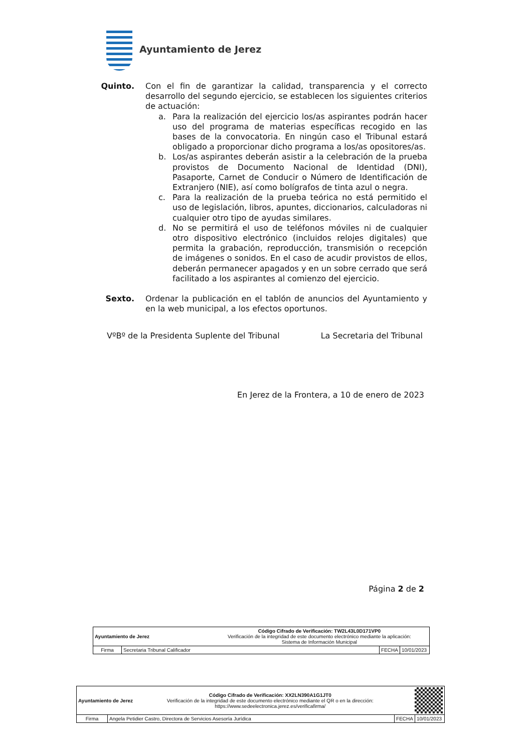Ayuntamiento de Jerez
Quinto. Con el fin de garantizar la calidad, transparencia y el correcto desarrollo del segundo ejercicio, se establecen los siguientes criterios de actuación:
a. Para la realización del ejercicio los/as aspirantes podrán hacer uso del programa de materias específicas recogido en las bases de la convocatoria. En ningún caso el Tribunal estará obligado a proporcionar dicho programa a los/as opositores/as.
b. Los/as aspirantes deberán asistir a la celebración de la prueba provistos de Documento Nacional de Identidad (DNI), Pasaporte, Carnet de Conducir o Número de Identificación de Extranjero (NIE), así como bolígrafos de tinta azul o negra.
c. Para la realización de la prueba teórica no está permitido el uso de legislación, libros, apuntes, diccionarios, calculadoras ni cualquier otro tipo de ayudas similares.
d. No se permitirá el uso de teléfonos móviles ni de cualquier otro dispositivo electrónico (incluidos relojes digitales) que permita la grabación, reproducción, transmisión o recepción de imágenes o sonidos. En el caso de acudir provistos de ellos, deberán permanecer apagados y en un sobre cerrado que será facilitado a los aspirantes al comienzo del ejercicio.
Sexto. Ordenar la publicación en el tablón de anuncios del Ayuntamiento y en la web municipal, a los efectos oportunos.
VºBº de la Presidenta Suplente del Tribunal La Secretaria del Tribunal
En Jerez de la Frontera, a 10 de enero de 2023
Página 2 de 2
| Ayuntamiento de Jerez | | Código Cifrado de Verificación: TW2L43L0D171VP0 Verificación de la integridad de este documento electrónico mediante la aplicación: Sistema de Información Municipal | | |
| Firma | Secretaria Tribunal Calificador | | FECHA | 10/01/2023 |
| Ayuntamiento de Jerez | | Código Cifrado de Verificación: XX2LN390A1G1JT0 Verificación de la integridad de este documento electrónico mediante el QR o en la dirección: https://www.sedeelectronica.jerez.es/verificafirma/ | | |
| Firma | Angela Petidier Castro, Directora de Servicios Asesoría Jurídica | | FECHA | 10/01/2023 |